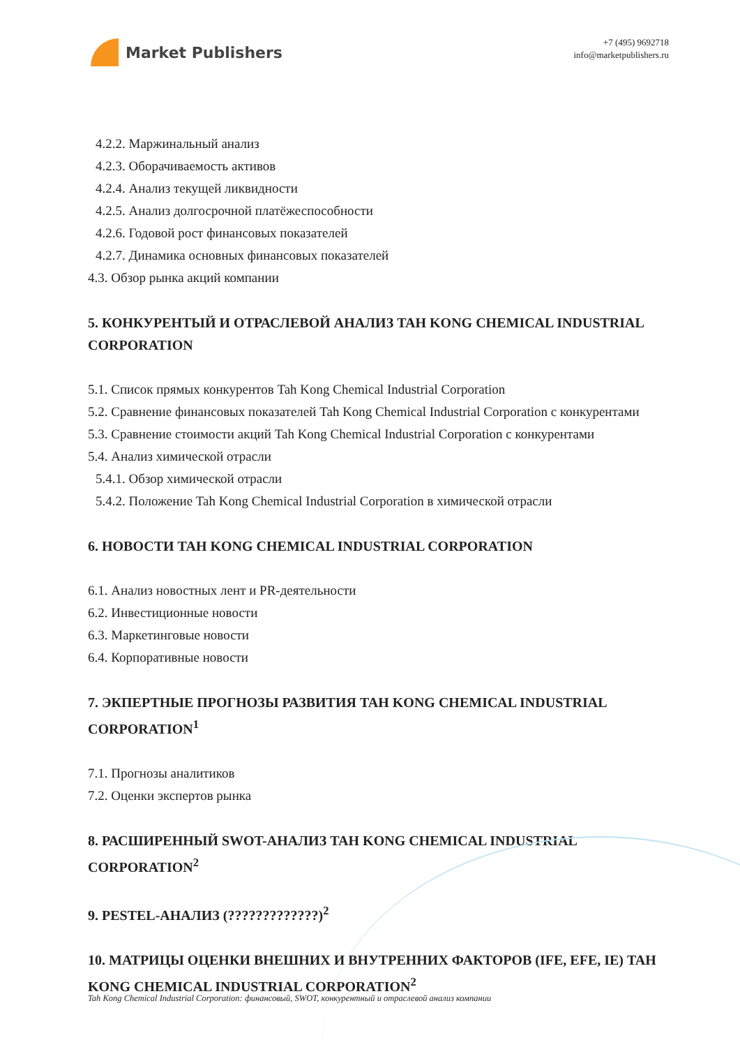Market Publishers
+7 (495) 9692718
info@marketpublishers.ru
4.2.2. Маржинальный анализ
4.2.3. Оборачиваемость активов
4.2.4. Анализ текущей ликвидности
4.2.5. Анализ долгосрочной платёжеспособности
4.2.6. Годовой рост финансовых показателей
4.2.7. Динамика основных финансовых показателей
4.3. Обзор рынка акций компании
5. КОНКУРЕНТЫЙ И ОТРАСЛЕВОЙ АНАЛИЗ TAH KONG CHEMICAL INDUSTRIAL CORPORATION
5.1. Список прямых конкурентов Tah Kong Chemical Industrial Corporation
5.2. Сравнение финансовых показателей Tah Kong Chemical Industrial Corporation с конкурентами
5.3. Сравнение стоимости акций Tah Kong Chemical Industrial Corporation с конкурентами
5.4. Анализ химической отрасли
5.4.1. Обзор химической отрасли
5.4.2. Положение Tah Kong Chemical Industrial Corporation в химической отрасли
6. НОВОСТИ TAH KONG CHEMICAL INDUSTRIAL CORPORATION
6.1. Анализ новостных лент и PR-деятельности
6.2. Инвестиционные новости
6.3. Маркетинговые новости
6.4. Корпоративные новости
7. ЭКПЕРТНЫЕ ПРОГНОЗЫ РАЗВИТИЯ TAH KONG CHEMICAL INDUSTRIAL CORPORATION<sup>1</sup>
7.1. Прогнозы аналитиков
7.2. Оценки экспертов рынка
8. РАСШИРЕННЫЙ SWOT-АНАЛИЗ TAH KONG CHEMICAL INDUSTRIAL CORPORATION<sup>2</sup>
9. PESTEL-АНАЛИЗ (?????????????)<sup>2</sup>
10. МАТРИЦЫ ОЦЕНКИ ВНЕШНИХ И ВНУТРЕННИХ ФАКТОРОВ (IFE, EFE, IE) TAH KONG CHEMICAL INDUSTRIAL CORPORATION<sup>2</sup>
Tah Kong Chemical Industrial Corporation: финансовый, SWOT, конкурентный и отраслевой анализ компании